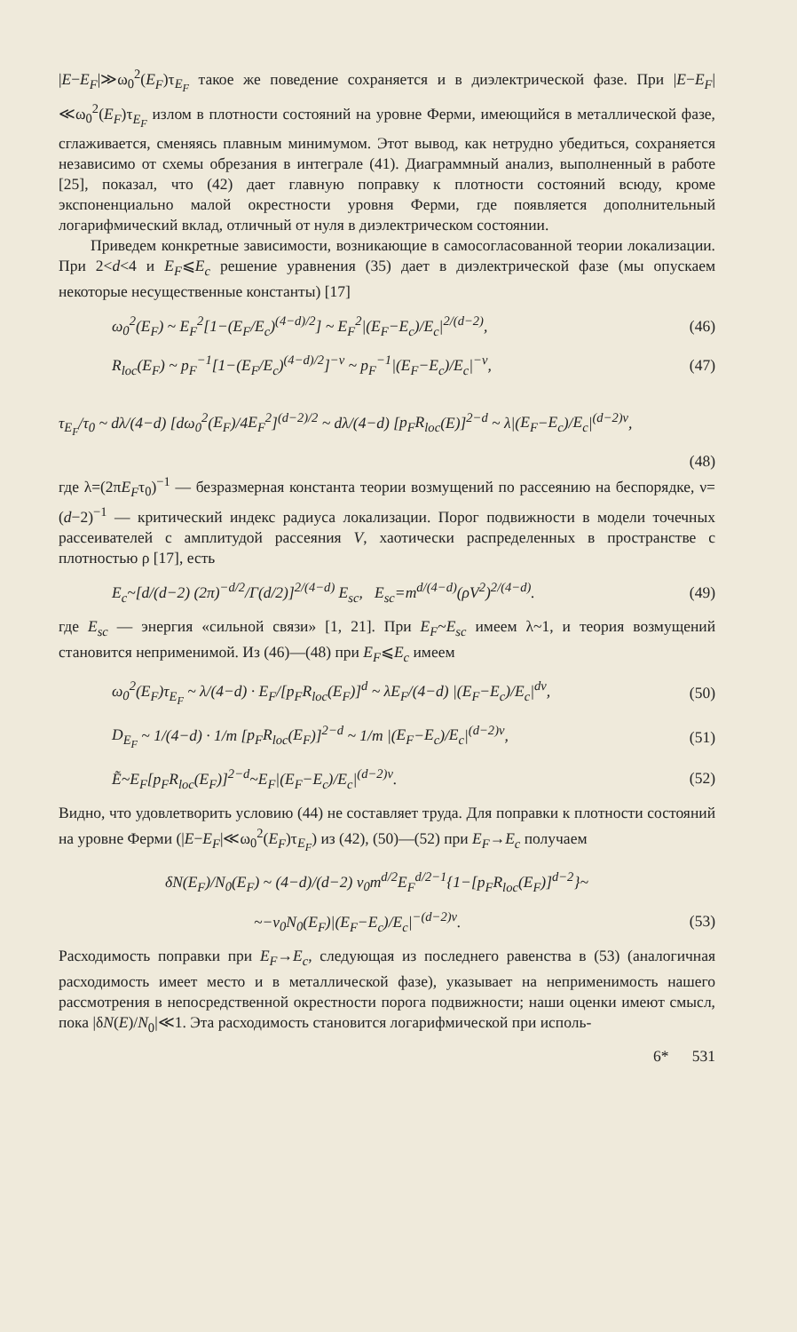|E−E<sub>F</sub>|≫ω<sub>0</sub><sup>2</sup>(E<sub>F</sub>)τ<sub>E<sub>F</sub></sub> такое же поведение сохраняется и в диэлектрической фазе. При |E−E<sub>F</sub>|≪ω<sub>0</sub><sup>2</sup>(E<sub>F</sub>)τ<sub>E<sub>F</sub></sub> излом в плотности состояний на уровне Ферми, имеющийся в металлической фазе, сглаживается, сменяясь плавным минимумом. Этот вывод, как нетрудно убедиться, сохраняется независимо от схемы обрезания в интеграле (41). Диаграммный анализ, выполненный в работе [25], показал, что (42) дает главную поправку к плотности состояний всюду, кроме экспоненциально малой окрестности уровня Ферми, где появляется дополнительный логарифмический вклад, отличный от нуля в диэлектрическом состоянии.
Приведем конкретные зависимости, возникающие в самосогласованной теории локализации. При 2<d<4 и E<sub>F</sub>⩽E<sub>c</sub> решение уравнения (35) дает в диэлектрической фазе (мы опускаем некоторые несущественные константы) [17]
ω<sub>0</sub><sup>2</sup>(E<sub>F</sub>) ~ E<sub>F</sub><sup>2</sup>[1−(E<sub>F</sub>/E<sub>c</sub>)<sup>(4−d)/2</sup>] ~ E<sub>F</sub><sup>2</sup>|(E<sub>F</sub>−E<sub>c</sub>)/E<sub>c</sub>|<sup>2/(d−2)</sup>, (46)
R<sub>loc</sub>(E<sub>F</sub>) ~ p<sub>F</sub><sup>−1</sup>[1−(E<sub>F</sub>/E<sub>c</sub>)<sup>(4−d)/2</sup>]<sup>−ν</sup> ~ p<sub>F</sub><sup>−1</sup>|(E<sub>F</sub>−E<sub>c</sub>)/E<sub>c</sub>|<sup>−ν</sup>, (47)
τ<sub>E<sub>F</sub></sub>/τ<sub>0</sub> ~ dλ/(4−d) [dω<sub>0</sub><sup>2</sup>(E<sub>F</sub>)/4E<sub>F</sub><sup>2</sup>]<sup>(d−2)/2</sup> ~ dλ/(4−d) [p<sub>F</sub>R<sub>loc</sub>(E)]<sup>2−d</sup> ~ λ|(E<sub>F</sub>−E<sub>c</sub>)/E<sub>c</sub>|<sup>(d−2)ν</sup>,
(48)
где λ=(2πE<sub>F</sub>τ<sub>0</sub>)<sup>−1</sup> — безразмерная константа теории возмущений по рассеянию на беспорядке, ν=(d−2)<sup>−1</sup> — критический индекс радиуса локализации. Порог подвижности в модели точечных рассеивателей с амплитудой рассеяния V, хаотически распределенных в пространстве с плотностью ρ [17], есть
E<sub>c</sub>~[d/(d−2) (2π)<sup>−d/2</sup>/Γ(d/2)]<sup>2/(4−d)</sup> E<sub>sc</sub>, E<sub>sc</sub>=m<sup>d/(4−d)</sup>(ρV<sup>2</sup>)<sup>2/(4−d)</sup>. (49)
где E<sub>sc</sub> — энергия «сильной связи» [1, 21]. При E<sub>F</sub>~E<sub>sc</sub> имеем λ~1, и теория возмущений становится неприменимой. Из (46)—(48) при E<sub>F</sub>⩽E<sub>c</sub> имеем
ω<sub>0</sub><sup>2</sup>(E<sub>F</sub>)τ<sub>E<sub>F</sub></sub> ~ λ/(4−d) · E<sub>F</sub>/[p<sub>F</sub>R<sub>loc</sub>(E<sub>F</sub>)]<sup>d</sup> ~ λE<sub>F</sub>/(4−d) |(E<sub>F</sub>−E<sub>c</sub>)/E<sub>c</sub>|<sup>dν</sup>, (50)
D<sub>E<sub>F</sub></sub> ~ 1/(4−d) · 1/m [p<sub>F</sub>R<sub>loc</sub>(E<sub>F</sub>)]<sup>2−d</sup> ~ 1/m |(E<sub>F</sub>−E<sub>c</sub>)/E<sub>c</sub>|<sup>(d−2)ν</sup>, (51)
Ẽ~E<sub>F</sub>[p<sub>F</sub>R<sub>loc</sub>(E<sub>F</sub>)]<sup>2−d</sup>~E<sub>F</sub>|(E<sub>F</sub>−E<sub>c</sub>)/E<sub>c</sub>|<sup>(d−2)ν</sup>. (52)
Видно, что удовлетворить условию (44) не составляет труда. Для поправки к плотности состояний на уровне Ферми (|E−E<sub>F</sub>|≪ω<sub>0</sub><sup>2</sup>(E<sub>F</sub>)τ<sub>E<sub>F</sub></sub>) из (42), (50)—(52) при E<sub>F</sub>→E<sub>c</sub> получаем
δN(E<sub>F</sub>)/N<sub>0</sub>(E<sub>F</sub>) ~ (4−d)/(d−2) v<sub>0</sub>m<sup>d/2</sup>E<sub>F</sub><sup>d/2−1</sup>{1−[p<sub>F</sub>R<sub>loc</sub>(E<sub>F</sub>)]<sup>d−2</sup>}~
~−v<sub>0</sub>N<sub>0</sub>(E<sub>F</sub>)|(E<sub>F</sub>−E<sub>c</sub>)/E<sub>c</sub>|<sup>−(d−2)ν</sup>. (53)
Расходимость поправки при E<sub>F</sub>→E<sub>c</sub>, следующая из последнего равенства в (53) (аналогичная расходимость имеет место и в металлической фазе), указывает на неприменимость нашего рассмотрения в непосредственной окрестности порога подвижности; наши оценки имеют смысл, пока |δN(E)/N<sub>0</sub>|≪1. Эта расходимость становится логарифмической при исполь-
6* 531